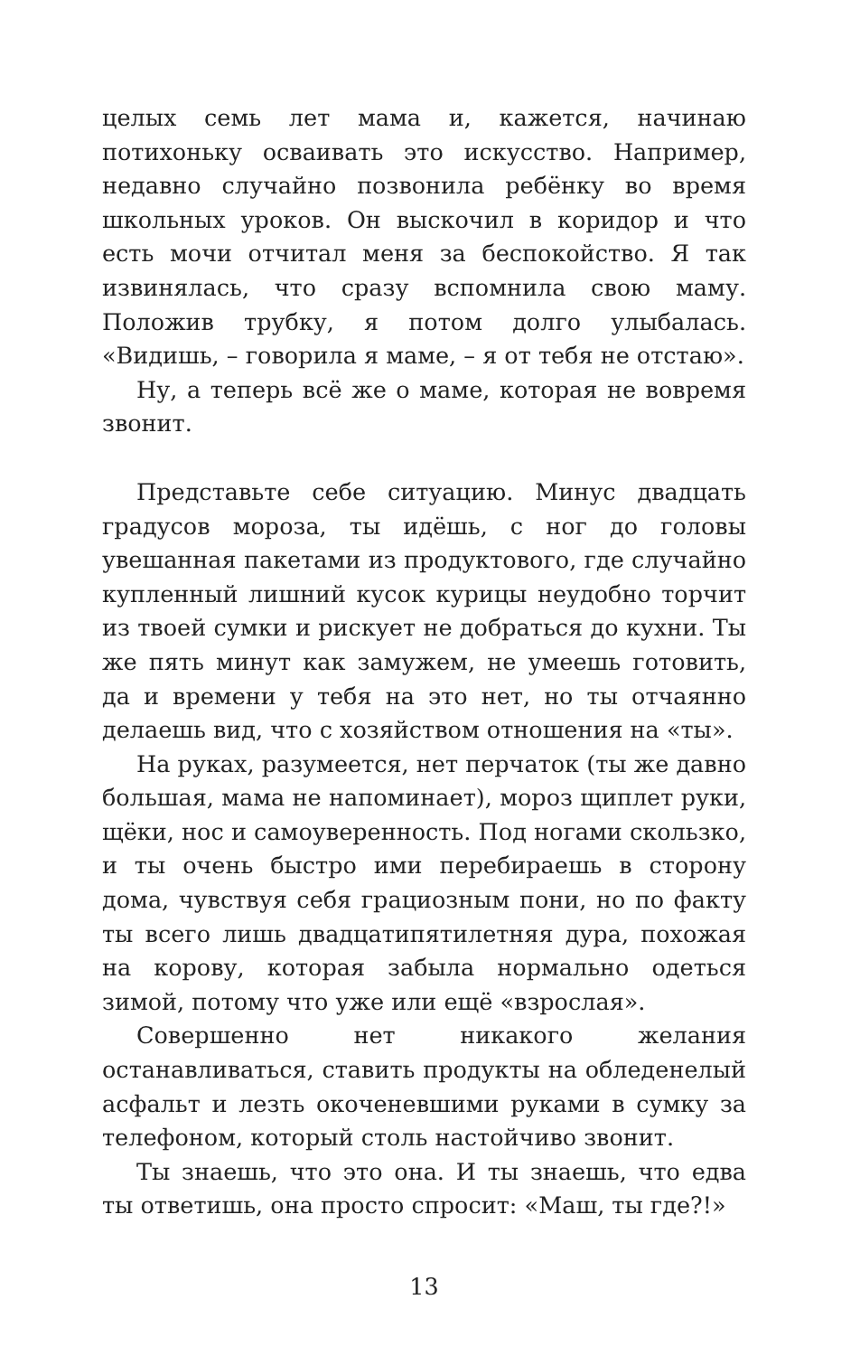целых семь лет мама и, кажется, начинаю потихоньку осваивать это искусство. Например, недавно случайно позвонила ребёнку во время школьных уроков. Он выскочил в коридор и что есть мочи отчитал меня за беспокойство. Я так извинялась, что сразу вспомнила свою маму. Положив трубку, я потом долго улыбалась. «Видишь, – говорила я маме, – я от тебя не отстаю».
Ну, а теперь всё же о маме, которая не вовремя звонит.
Представьте себе ситуацию. Минус двадцать градусов мороза, ты идёшь, с ног до головы увешанная пакетами из продуктового, где случайно купленный лишний кусок курицы неудобно торчит из твоей сумки и рискует не добраться до кухни. Ты же пять минут как замужем, не умеешь готовить, да и времени у тебя на это нет, но ты отчаянно делаешь вид, что с хозяйством отношения на «ты».
На руках, разумеется, нет перчаток (ты же давно большая, мама не напоминает), мороз щиплет руки, щёки, нос и самоуверенность. Под ногами скользко, и ты очень быстро ими перебираешь в сторону дома, чувствуя себя грациозным пони, но по факту ты всего лишь двадцатипятилетняя дура, похожая на корову, которая забыла нормально одеться зимой, потому что уже или ещё «взрослая».
Совершенно нет никакого желания останавливаться, ставить продукты на обледенелый асфальт и лезть окоченевшими руками в сумку за телефоном, который столь настойчиво звонит.
Ты знаешь, что это она. И ты знаешь, что едва ты ответишь, она просто спросит: «Маш, ты где?!»
13